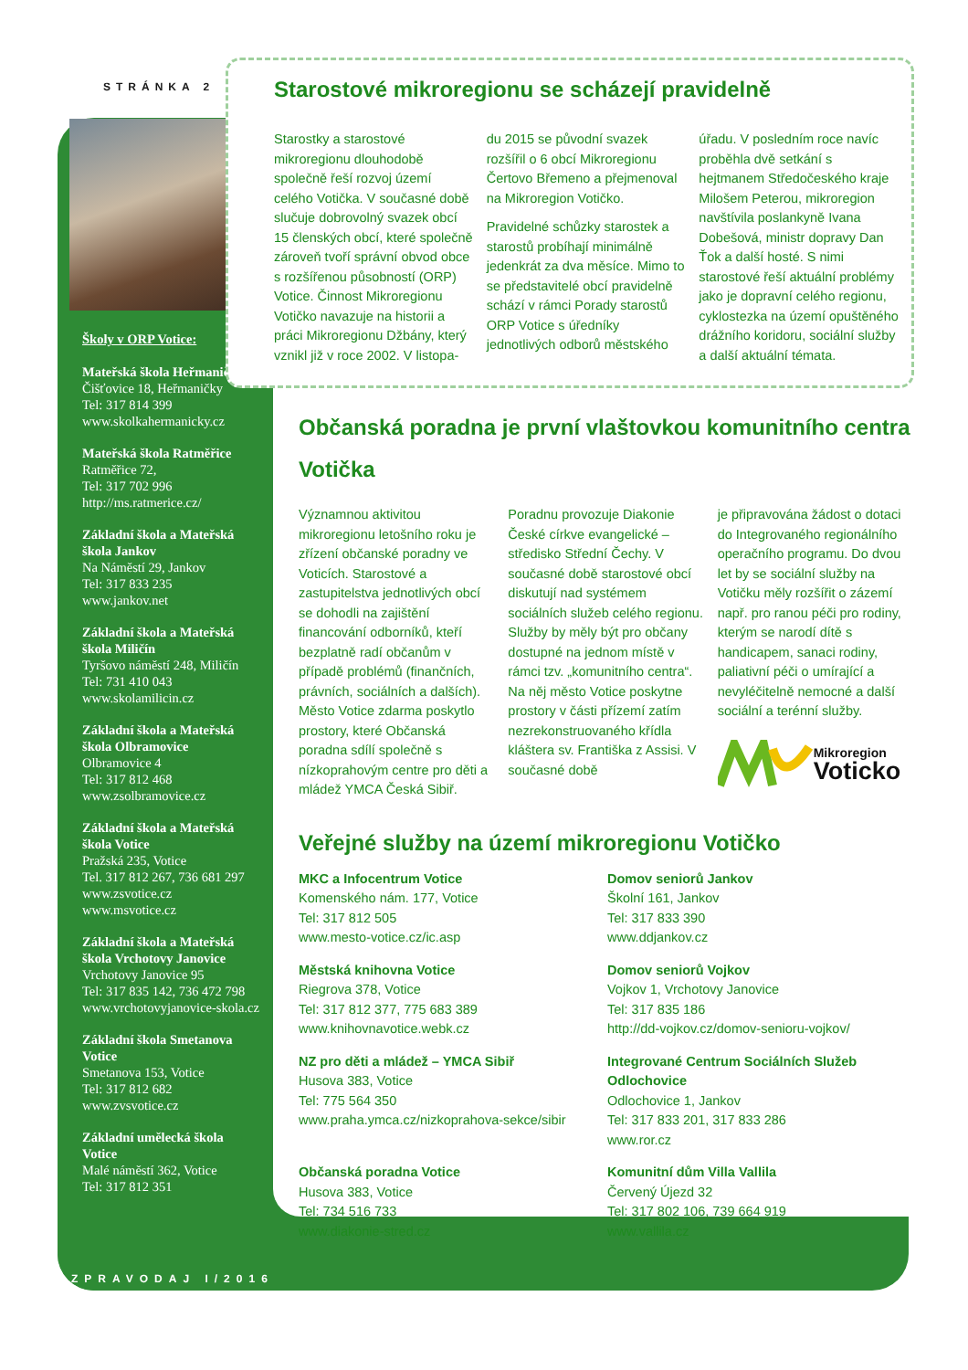STRÁNKA 2
Školy v ORP Votice:
Mateřská škola Heřmaničky
Čišťovice 18, Heřmaničky
Tel: 317 814 399
www.skolkahermanicky.cz
Mateřská škola Ratměřice
Ratměřice 72,
Tel: 317 702 996
http://ms.ratmerice.cz/
Základní škola a Mateřská škola Jankov
Na Náměstí 29, Jankov
Tel: 317 833 235
www.jankov.net
Základní škola a Mateřská škola Miličín
Tyršovo náměstí 248, Miličín
Tel: 731 410 043
www.skolamilicin.cz
Základní škola a Mateřská škola Olbramovice
Olbramovice 4
Tel: 317 812 468
www.zsolbramovice.cz
Základní škola a Mateřská škola Votice
Pražská 235, Votice
Tel. 317 812 267, 736 681 297
www.zsvotice.cz
www.msvotice.cz
Základní škola a Mateřská škola Vrchotovy Janovice
Vrchotovy Janovice 95
Tel: 317 835 142, 736 472 798
www.vrchotovyjanovice-skola.cz
Základní škola Smetanova Votice
Smetanova 153, Votice
Tel: 317 812 682
www.zvsvotice.cz
Základní umělecká škola Votice
Malé náměstí 362, Votice
Tel: 317 812 351
Starostové mikroregionu se scházejí pravidelně
Starostky a starostové mikroregionu dlouhodobě společně řeší rozvoj území celého Votička. V současné době slučuje dobrovolný svazek obcí 15 členských obcí, které společně zároveň tvoří správní obvod obce s rozšířenou působností (ORP) Votice. Činnost Mikroregionu Votičko navazuje na historii a práci Mikroregionu Džbány, který vznikl již v roce 2002. V listopa-
du 2015 se původní svazek rozšířil o 6 obcí Mikroregionu Čertovo Břemeno a přejmenoval na Mikroregion Votičko.
Pravidelné schůzky starostek a starostů probíhají minimálně jedenkrát za dva měsíce. Mimo to se představitelé obcí pravidelně schází v rámci Porady starostů ORP Votice s úředníky jednotlivých odborů městského
úřadu. V posledním roce navíc proběhla dvě setkání s hejtmanem Středočeského kraje Milošem Peterou, mikroregion navštívila poslankyně Ivana Dobešová, ministr dopravy Dan Ťok a další hosté. S nimi starostové řeší aktuální problémy jako je dopravní celého regionu, cyklostezka na území opuštěného drážního koridoru, sociální služby a další aktuální témata.
Občanská poradna je první vlaštovkou komunitního centra Votička
Významnou aktivitou mikroregionu letošního roku je zřízení občanské poradny ve Voticích. Starostové a zastupitelstva jednotlivých obcí se dohodli na zajištění financování odborníků, kteří bezplatně radí občanům v případě problémů (finančních, právních, sociálních a dalších). Město Votice zdarma poskytlo prostory, které Občanská poradna sdílí společně s nízkoprahovým centre pro děti a mládež YMCA Česká Sibiř.
Poradnu provozuje Diakonie České církve evangelické – středisko Střední Čechy. V současné době starostové obcí diskutují nad systémem sociálních služeb celého regionu. Služby by měly být pro občany dostupné na jednom místě v rámci tzv. „komunitního centra“. Na něj město Votice poskytne prostory v části přízemí zatím nezrekonstruovaného křídla kláštera sv. Františka z Assisi. V současné době
je připravována žádost o dotaci do Integrovaného regionálního operačního programu. Do dvou let by se sociální služby na Votičku měly rozšířit o zázemí např. pro ranou péči pro rodiny, kterým se narodí dítě s handicapem, sanaci rodiny, paliativní péči o umírající a nevyléčitelně nemocné a další sociální a terénní služby.
Mikroregion
Voticko
Veřejné služby na území mikroregionu Votičko
MKC a Infocentrum Votice
Komenského nám. 177, Votice
Tel: 317 812 505
www.mesto-votice.cz/ic.asp
Domov seniorů Jankov
Školní 161, Jankov
Tel: 317 833 390
www.ddjankov.cz
Městská knihovna Votice
Riegrova 378, Votice
Tel: 317 812 377, 775 683 389
www.knihovnavotice.webk.cz
Domov seniorů Vojkov
Vojkov 1, Vrchotovy Janovice
Tel: 317 835 186
http://dd-vojkov.cz/domov-senioru-vojkov/
NZ pro děti a mládež – YMCA Sibiř
Husova 383, Votice
Tel: 775 564 350
www.praha.ymca.cz/nizkoprahova-sekce/sibir
Integrované Centrum Sociálních Služeb Odlochovice
Odlochovice 1, Jankov
Tel: 317 833 201, 317 833 286
www.ror.cz
Občanská poradna Votice
Husova 383, Votice
Tel: 734 516 733
www.diakonie-stred.cz
Komunitní dům Villa Vallila
Červený Újezd 32
Tel: 317 802 106, 739 664 919
www.vallila.cz
ZPRAVODAJ I/2016